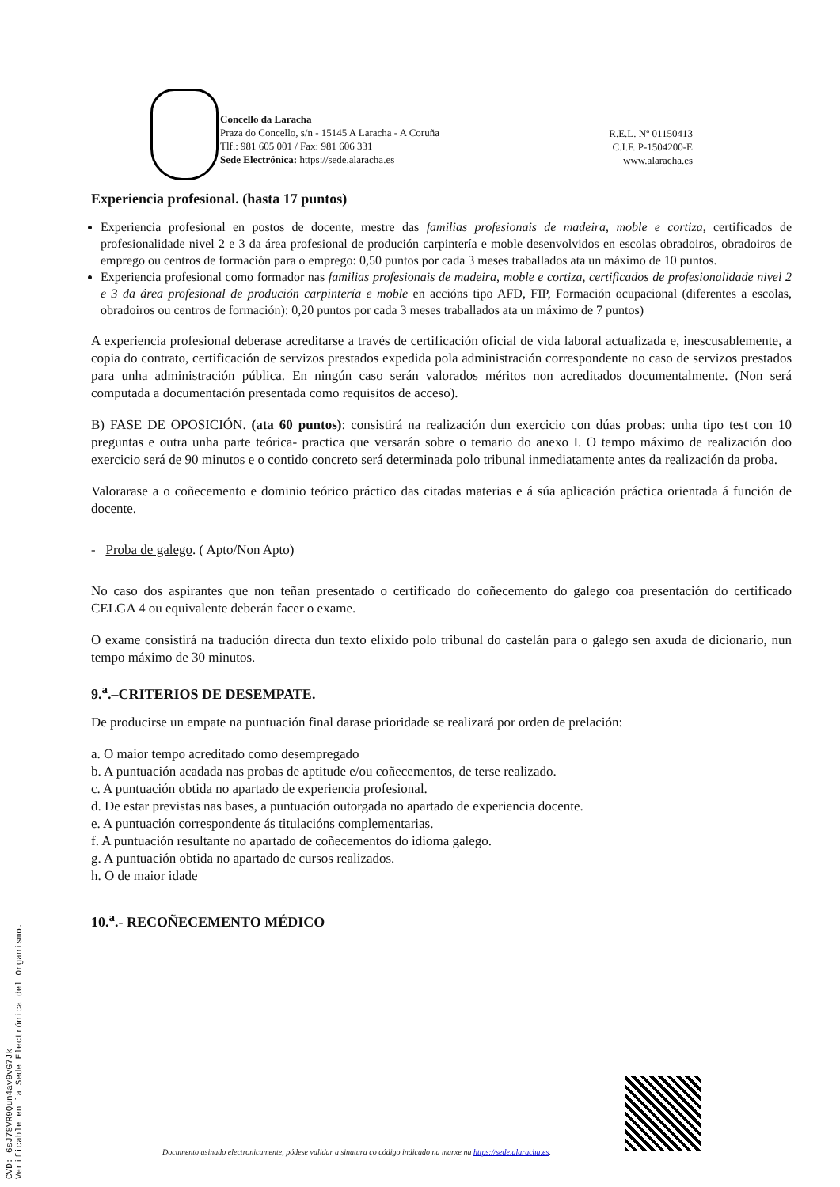Concello da Laracha
Praza do Concello, s/n - 15145 A Laracha - A Coruña
Tlf.: 981 605 001 / Fax: 981 606 331
Sede Electrónica: https://sede.alaracha.es
R.E.L. Nº 01150413
C.I.F. P-1504200-E
www.alaracha.es
Experiencia profesional. (hasta 17 puntos)
Experiencia profesional en postos de docente, mestre das familias profesionais de madeira, moble e cortiza, certificados de profesionalidade nivel 2 e 3 da área profesional de produción carpintería e moble desenvolvidos en escolas obradoiros, obradoiros de emprego ou centros de formación para o emprego: 0,50 puntos por cada 3 meses traballados ata un máximo de 10 puntos.
Experiencia profesional como formador nas familias profesionais de madeira, moble e cortiza, certificados de profesionalidade nivel 2 e 3 da área profesional de produción carpintería e moble en accións tipo AFD, FIP, Formación ocupacional (diferentes a escolas, obradoiros ou centros de formación): 0,20 puntos por cada 3 meses traballados ata un máximo de 7 puntos)
A experiencia profesional deberase acreditarse a través de certificación oficial de vida laboral actualizada e, inescusablemente, a copia do contrato, certificación de servizos prestados expedida pola administración correspondente no caso de servizos prestados para unha administración pública. En ningún caso serán valorados méritos non acreditados documentalmente. (Non será computada a documentación presentada como requisitos de acceso).
B) FASE DE OPOSICIÓN. (ata 60 puntos): consistirá na realización dun exercicio con dúas probas: unha tipo test con 10 preguntas e outra unha parte teórica- practica que versarán sobre o temario do anexo I. O tempo máximo de realización doo exercicio será de 90 minutos e o contido concreto será determinada polo tribunal inmediatamente antes da realización da proba.
Valorarase a o coñecemento e dominio teórico práctico das citadas materias e á súa aplicación práctica orientada á función de docente.
- Proba de galego. ( Apto/Non Apto)
No caso dos aspirantes que non teñan presentado o certificado do coñecemento do galego coa presentación do certificado CELGA 4 ou equivalente deberán facer o exame.
O exame consistirá na tradución directa dun texto elixido polo tribunal do castelán para o galego sen axuda de dicionario, nun tempo máximo de 30 minutos.
9.<sup>a</sup>.–CRITERIOS DE DESEMPATE.
De producirse un empate na puntuación final darase prioridade se realizará por orden de prelación:
a. O maior tempo acreditado como desempregado
b. A puntuación acadada nas probas de aptitude e/ou coñecementos, de terse realizado.
c. A puntuación obtida no apartado de experiencia profesional.
d. De estar previstas nas bases, a puntuación outorgada no apartado de experiencia docente.
e. A puntuación correspondente ás titulacións complementarias.
f. A puntuación resultante no apartado de coñecementos do idioma galego.
g. A puntuación obtida no apartado de cursos realizados.
h. O de maior idade
10.<sup>a</sup>.- RECOÑECEMENTO MÉDICO
CVD: 6sJ78VR9Qun4av9vG7Jk
Verificable en la Sede Electrónica del Organismo.
Documento asinado electronicamente, pódese validar a sinatura co código indicado na marxe na https://sede.alaracha.es.